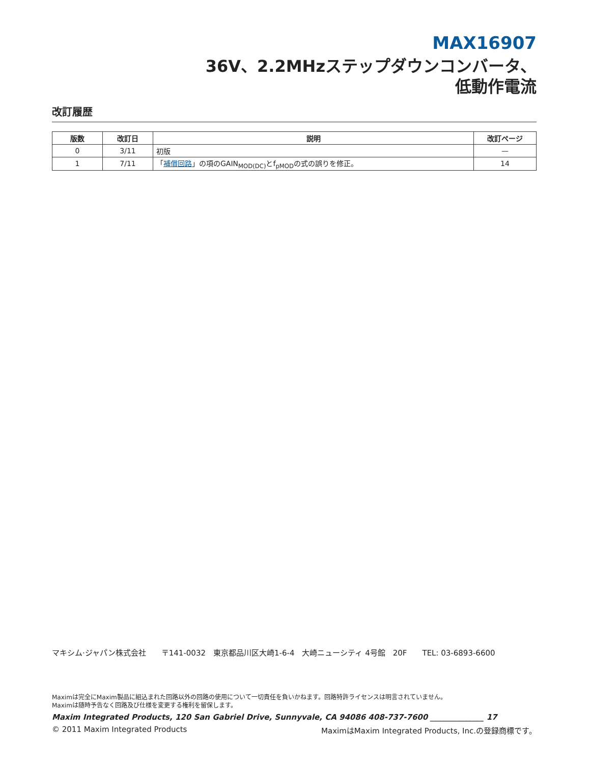MAX16907
36V、2.2MHzステップダウンコンバータ、
低動作電流
改訂履歴
| 版数 | 改訂日 | 説明 | 改訂ページ |
| --- | --- | --- | --- |
| 0 | 3/11 | 初版 | — |
| 1 | 7/11 | 「 補償回路 」の項のGAIN<sub>MOD(DC)</sub>とf<sub>pMOD</sub>の式の誤りを修正。 | 14 |
マキシム·ジャパン株式会社　　〒141-0032　東京都品川区大崎1-6-4　大崎ニューシティ 4号館　20F　　TEL: 03-6893-6600
Maximは完全にMaxim製品に組込まれた回路以外の回路の使用について一切責任を負いかねます。回路特許ライセンスは明言されていません。
Maximは随時予告なく回路及び仕様を変更する権利を留保します。
Maxim Integrated Products, 120 San Gabriel Drive, Sunnyvale, CA 94086 408-737-7600 ______________ 17
© 2011 Maxim Integrated Products MaximはMaxim Integrated Products, Inc.の登録商標です。